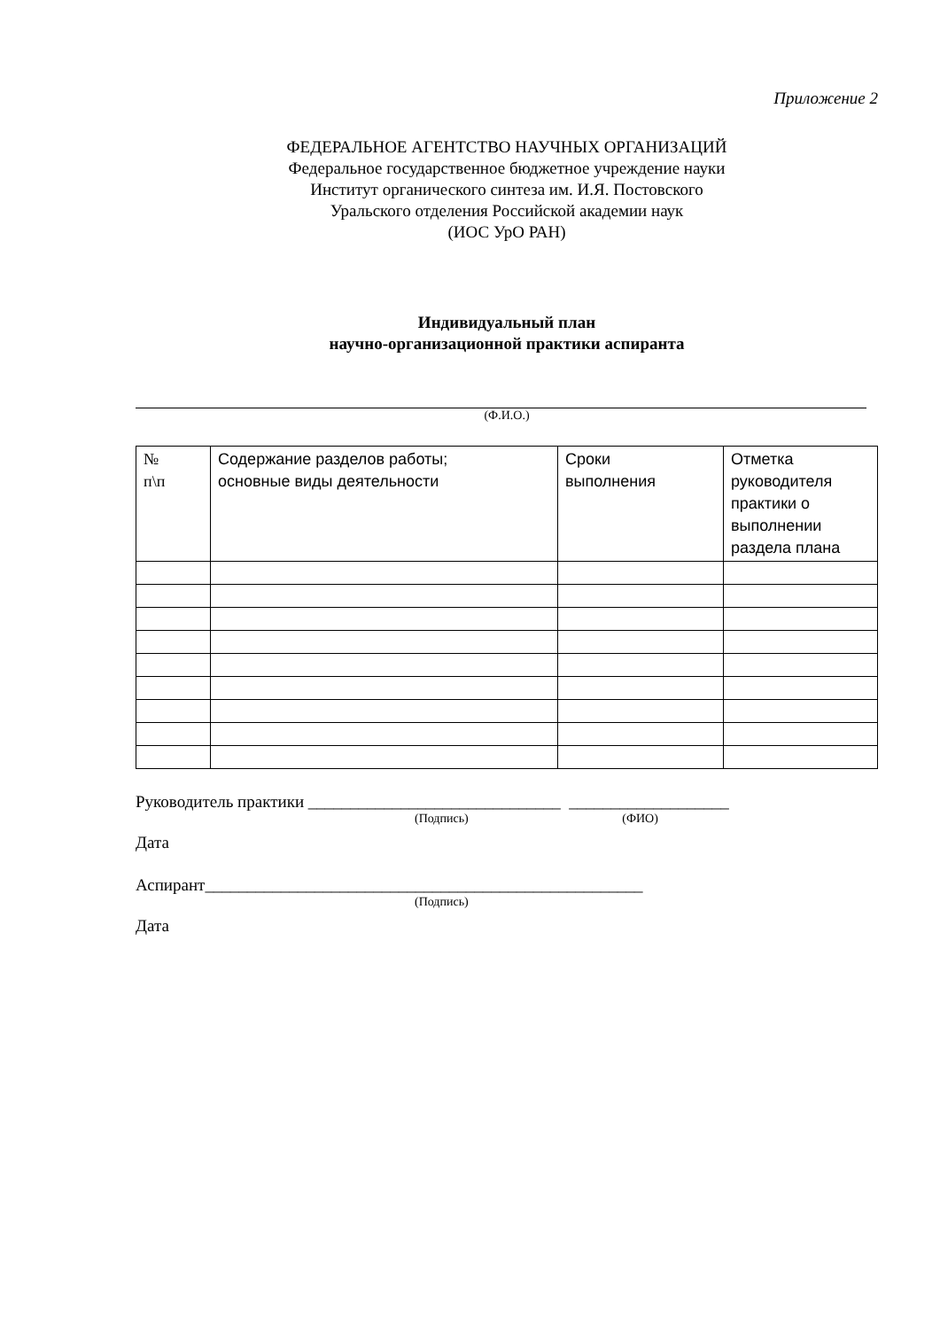Приложение 2
ФЕДЕРАЛЬНОЕ АГЕНТСТВО НАУЧНЫХ ОРГАНИЗАЦИЙ
Федеральное государственное бюджетное учреждение науки
Институт органического синтеза им. И.Я. Постовского
Уральского отделения Российской академии наук
(ИОС УрО РАН)
Индивидуальный план
научно-организационной практики аспиранта
(Ф.И.О.)
| № п\п | Содержание разделов работы; основные виды деятельности | Сроки выполнения | Отметка руководителя практики о выполнении раздела плана |
Руководитель практики ______________________________ ___________________
(Подпись) (ФИО)
Дата
Аспирант____________________________________________________
(Подпись)
Дата